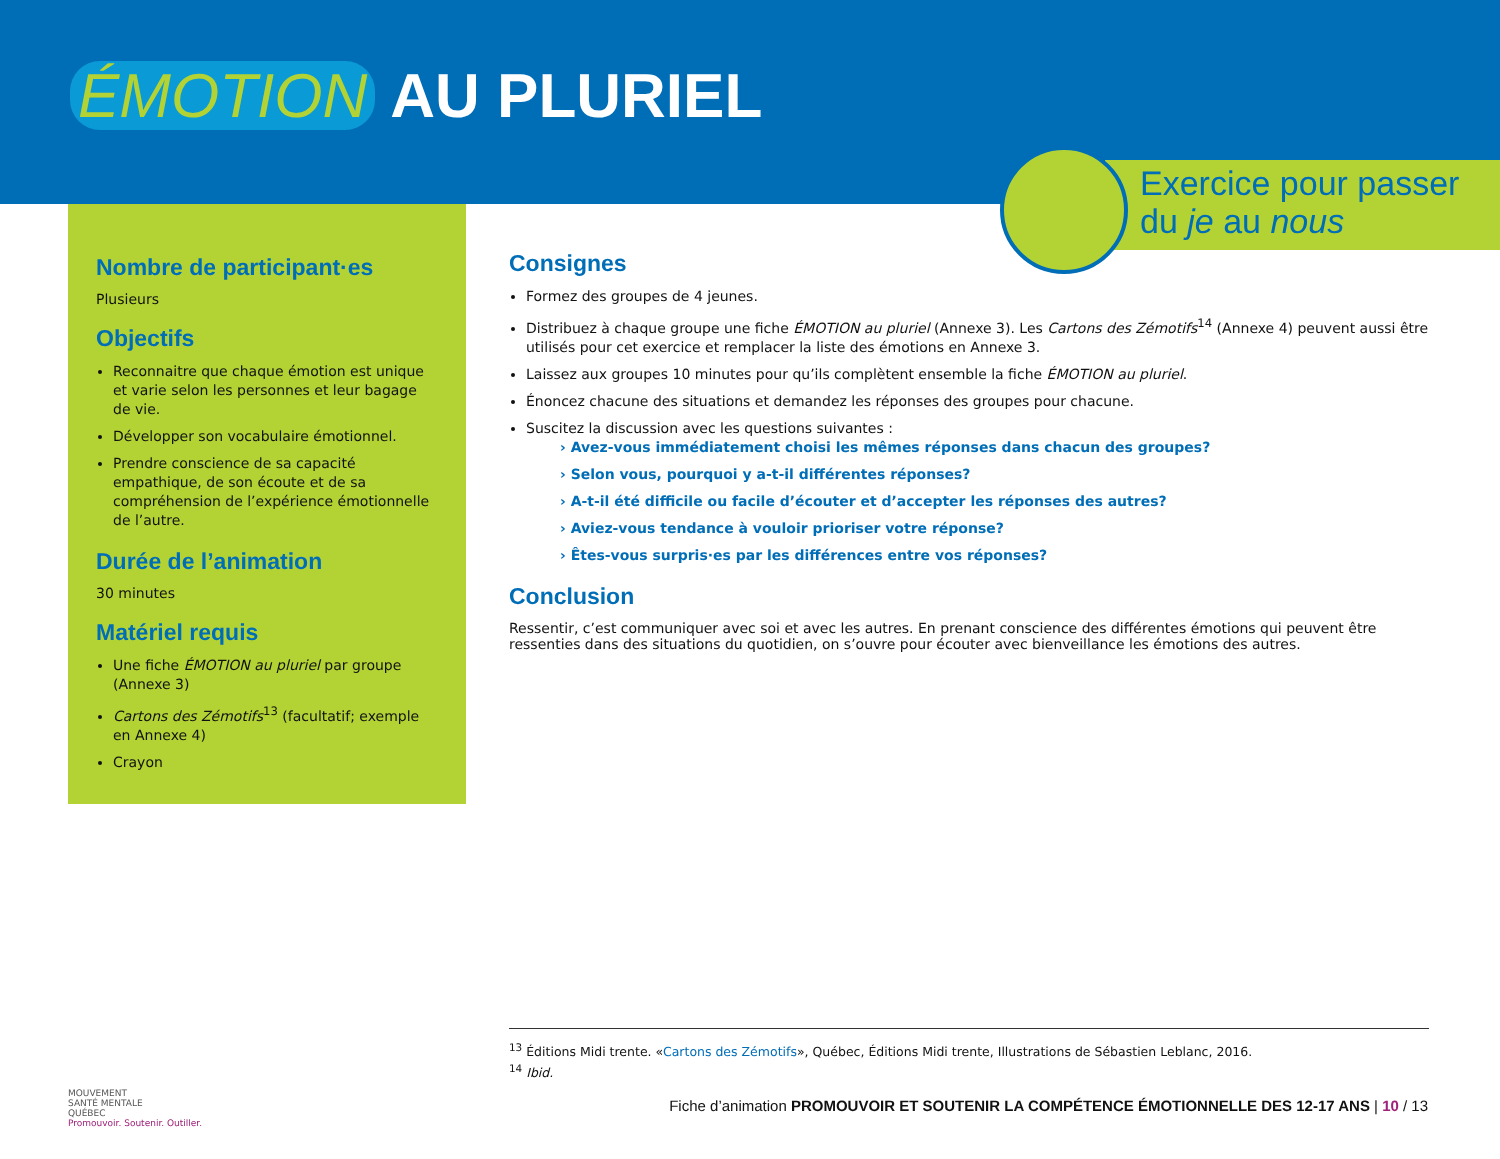ÉMOTION AU PLURIEL
Exercice pour passer
du je au nous
Nombre de participant·es
Plusieurs
Objectifs
Reconnaitre que chaque émotion est unique et varie selon les personnes et leur bagage de vie.
Développer son vocabulaire émotionnel.
Prendre conscience de sa capacité empathique, de son écoute et de sa compréhension de l’expérience émotionnelle de l’autre.
Durée de l’animation
30 minutes
Matériel requis
Une fiche ÉMOTION au pluriel par groupe (Annexe 3)
Cartons des Zémotifs<sup>13</sup> (facultatif; exemple en Annexe 4)
Crayon
Consignes
Formez des groupes de 4 jeunes.
Distribuez à chaque groupe une fiche ÉMOTION au pluriel (Annexe 3). Les Cartons des Zémotifs<sup>14</sup> (Annexe 4) peuvent aussi être utilisés pour cet exercice et remplacer la liste des émotions en Annexe 3.
Laissez aux groupes 10 minutes pour qu’ils complètent ensemble la fiche ÉMOTION au pluriel.
Énoncez chacune des situations et demandez les réponses des groupes pour chacune.
Suscitez la discussion avec les questions suivantes :
› Avez-vous immédiatement choisi les mêmes réponses dans chacun des groupes?
› Selon vous, pourquoi y a-t-il différentes réponses?
› A-t-il été difficile ou facile d’écouter et d’accepter les réponses des autres?
› Aviez-vous tendance à vouloir prioriser votre réponse?
› Êtes-vous surpris·es par les différences entre vos réponses?
Conclusion
Ressentir, c’est communiquer avec soi et avec les autres. En prenant conscience des différentes émotions qui peuvent être ressenties dans des situations du quotidien, on s’ouvre pour écouter avec bienveillance les émotions des autres.
<sup>13</sup> Éditions Midi trente. «Cartons des Zémotifs», Québec, Éditions Midi trente, Illustrations de Sébastien Leblanc, 2016.
<sup>14</sup> Ibid.
MOUVEMENT
SANTÉ MENTALE
QUÉBEC
Promouvoir. Soutenir. Outiller.
Fiche d’animation PROMOUVOIR ET SOUTENIR LA COMPÉTENCE ÉMOTIONNELLE DES 12-17 ANS | 10 / 13